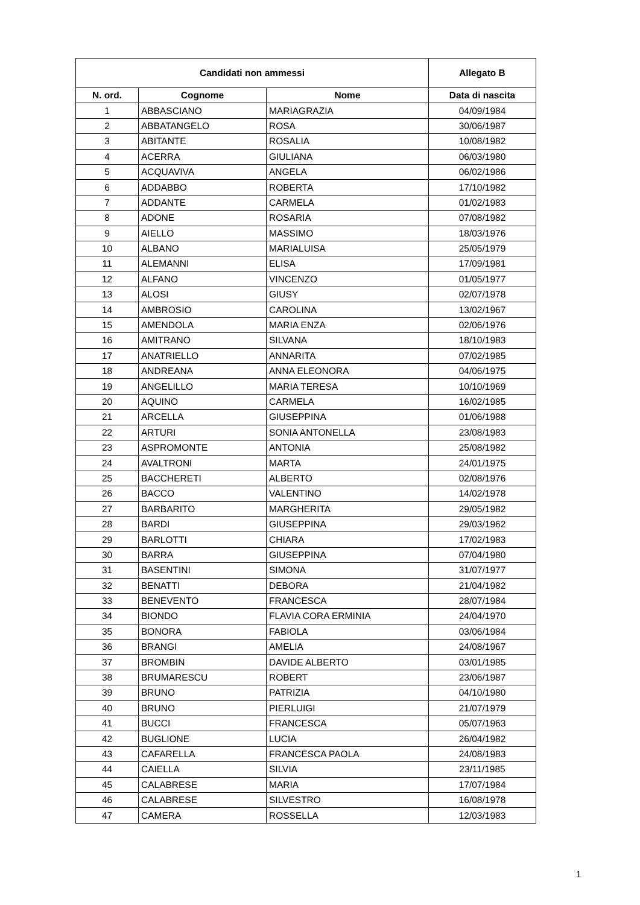| Candidati non ammessi | | | Allegato B |
| --- | --- | --- | --- |
| N. ord. | Cognome | Nome | Data di nascita |
| 1 | ABBASCIANO | MARIAGRAZIA | 04/09/1984 |
| 2 | ABBATANGELO | ROSA | 30/06/1987 |
| 3 | ABITANTE | ROSALIA | 10/08/1982 |
| 4 | ACERRA | GIULIANA | 06/03/1980 |
| 5 | ACQUAVIVA | ANGELA | 06/02/1986 |
| 6 | ADDABBO | ROBERTA | 17/10/1982 |
| 7 | ADDANTE | CARMELA | 01/02/1983 |
| 8 | ADONE | ROSARIA | 07/08/1982 |
| 9 | AIELLO | MASSIMO | 18/03/1976 |
| 10 | ALBANO | MARIALUISA | 25/05/1979 |
| 11 | ALEMANNI | ELISA | 17/09/1981 |
| 12 | ALFANO | VINCENZO | 01/05/1977 |
| 13 | ALOSI | GIUSY | 02/07/1978 |
| 14 | AMBROSIO | CAROLINA | 13/02/1967 |
| 15 | AMENDOLA | MARIA ENZA | 02/06/1976 |
| 16 | AMITRANO | SILVANA | 18/10/1983 |
| 17 | ANATRIELLO | ANNARITA | 07/02/1985 |
| 18 | ANDREANA | ANNA ELEONORA | 04/06/1975 |
| 19 | ANGELILLO | MARIA TERESA | 10/10/1969 |
| 20 | AQUINO | CARMELA | 16/02/1985 |
| 21 | ARCELLA | GIUSEPPINA | 01/06/1988 |
| 22 | ARTURI | SONIA ANTONELLA | 23/08/1983 |
| 23 | ASPROMONTE | ANTONIA | 25/08/1982 |
| 24 | AVALTRONI | MARTA | 24/01/1975 |
| 25 | BACCHERETI | ALBERTO | 02/08/1976 |
| 26 | BACCO | VALENTINO | 14/02/1978 |
| 27 | BARBARITO | MARGHERITA | 29/05/1982 |
| 28 | BARDI | GIUSEPPINA | 29/03/1962 |
| 29 | BARLOTTI | CHIARA | 17/02/1983 |
| 30 | BARRA | GIUSEPPINA | 07/04/1980 |
| 31 | BASENTINI | SIMONA | 31/07/1977 |
| 32 | BENATTI | DEBORA | 21/04/1982 |
| 33 | BENEVENTO | FRANCESCA | 28/07/1984 |
| 34 | BIONDO | FLAVIA CORA ERMINIA | 24/04/1970 |
| 35 | BONORA | FABIOLA | 03/06/1984 |
| 36 | BRANGI | AMELIA | 24/08/1967 |
| 37 | BROMBIN | DAVIDE ALBERTO | 03/01/1985 |
| 38 | BRUMARESCU | ROBERT | 23/06/1987 |
| 39 | BRUNO | PATRIZIA | 04/10/1980 |
| 40 | BRUNO | PIERLUIGI | 21/07/1979 |
| 41 | BUCCI | FRANCESCA | 05/07/1963 |
| 42 | BUGLIONE | LUCIA | 26/04/1982 |
| 43 | CAFARELLA | FRANCESCA PAOLA | 24/08/1983 |
| 44 | CAIELLA | SILVIA | 23/11/1985 |
| 45 | CALABRESE | MARIA | 17/07/1984 |
| 46 | CALABRESE | SILVESTRO | 16/08/1978 |
| 47 | CAMERA | ROSSELLA | 12/03/1983 |
1